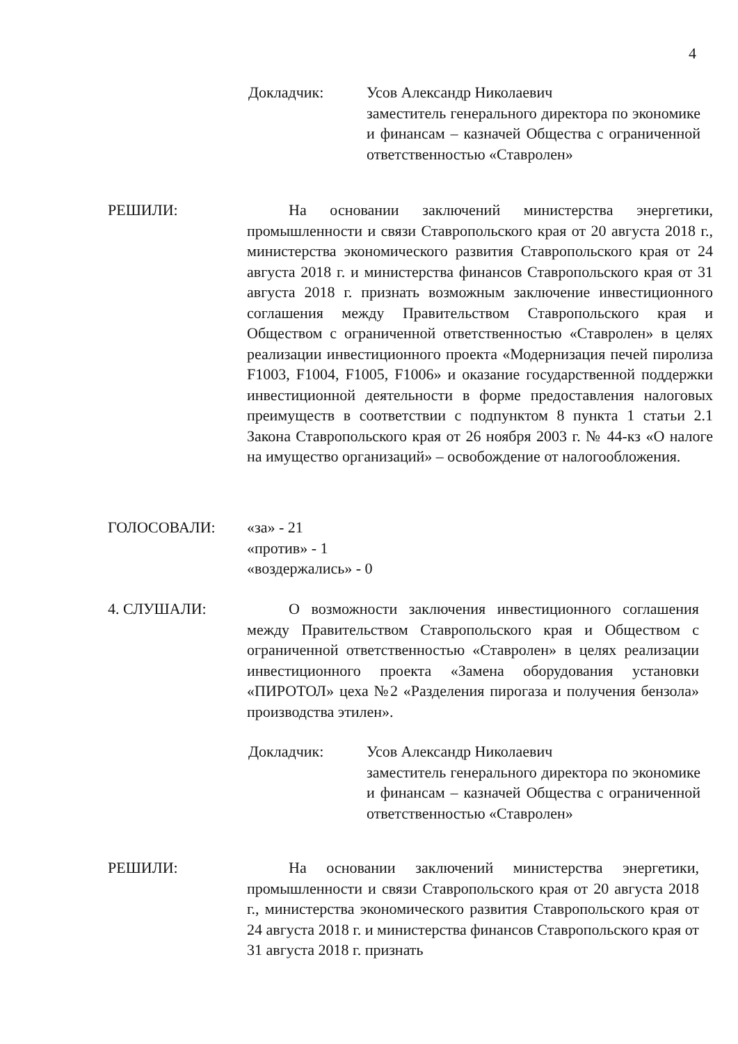4
Докладчик: Усов Александр Николаевич
заместитель генерального директора по экономике и финансам – казначей Общества с ограниченной ответственностью «Ставролен»
РЕШИЛИ: На основании заключений министерства энергетики, промышленности и связи Ставропольского края от 20 августа 2018 г., министерства экономического развития Ставропольского края от 24 августа 2018 г. и министерства финансов Ставропольского края от 31 августа 2018 г. признать возможным заключение инвестиционного соглашения между Правительством Ставропольского края и Обществом с ограниченной ответственностью «Ставролен» в целях реализации инвестиционного проекта «Модернизация печей пиролиза F1003, F1004, F1005, F1006» и оказание государственной поддержки инвестиционной деятельности в форме предоставления налоговых преимуществ в соответствии с подпунктом 8 пункта 1 статьи 2.1 Закона Ставропольского края от 26 ноября 2003 г. № 44-кз «О налоге на имущество организаций» – освобождение от налогообложения.
ГОЛОСОВАЛИ: «за» - 21
«против» - 1
«воздержались» - 0
4. СЛУШАЛИ: О возможности заключения инвестиционного соглашения между Правительством Ставропольского края и Обществом с ограниченной ответственностью «Ставролен» в целях реализации инвестиционного проекта «Замена оборудования установки «ПИРОТОЛ» цеха №2 «Разделения пирогаза и получения бензола» производства этилен».
Докладчик: Усов Александр Николаевич
заместитель генерального директора по экономике и финансам – казначей Общества с ограниченной ответственностью «Ставролен»
РЕШИЛИ: На основании заключений министерства энергетики, промышленности и связи Ставропольского края от 20 августа 2018 г., министерства экономического развития Ставропольского края от 24 августа 2018 г. и министерства финансов Ставропольского края от 31 августа 2018 г. признать